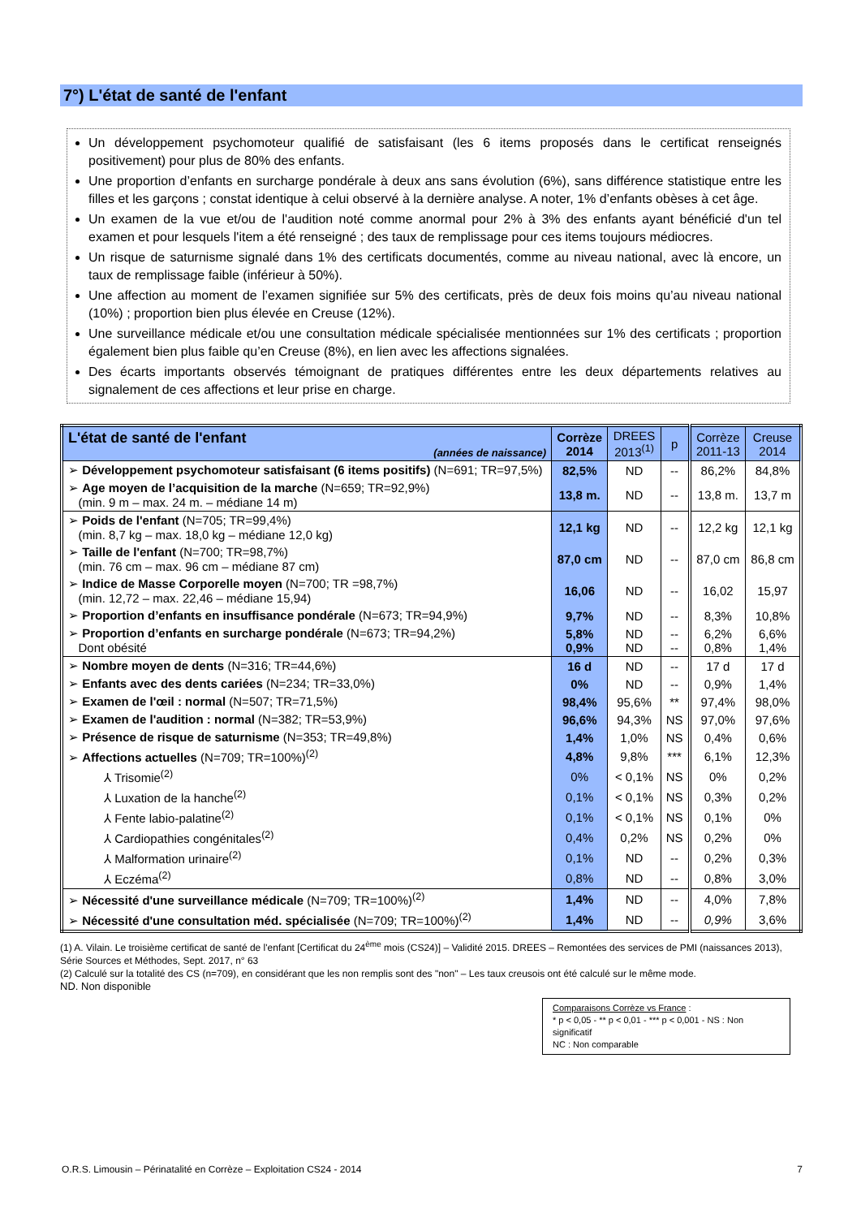7°) L'état de santé de l'enfant
Un développement psychomoteur qualifié de satisfaisant (les 6 items proposés dans le certificat renseignés positivement) pour plus de 80% des enfants.
Une proportion d’enfants en surcharge pondérale à deux ans sans évolution (6%), sans différence statistique entre les filles et les garçons ; constat identique à celui observé à la dernière analyse. A noter, 1% d’enfants obèses à cet âge.
Un examen de la vue et/ou de l'audition noté comme anormal pour 2% à 3% des enfants ayant bénéficié d'un tel examen et pour lesquels l'item a été renseigné ; des taux de remplissage pour ces items toujours médiocres.
Un risque de saturnisme signalé dans 1% des certificats documentés, comme au niveau national, avec là encore, un taux de remplissage faible (inférieur à 50%).
Une affection au moment de l’examen signifiée sur 5% des certificats, près de deux fois moins qu’au niveau national (10%) ; proportion bien plus élevée en Creuse (12%).
Une surveillance médicale et/ou une consultation médicale spécialisée mentionnées sur 1% des certificats ; proportion également bien plus faible qu’en Creuse (8%), en lien avec les affections signalées.
Des écarts importants observés témoignant de pratiques différentes entre les deux départements relatives au signalement de ces affections et leur prise en charge.
| L'état de santé de l'enfant (années de naissance) | Corrèze 2014 | DREES 2013<sup>(1)</sup> | p | Corrèze 2011-13 | Creuse 2014 |
| --- | --- | --- | --- | --- | --- |
| ➢ Développement psychomoteur satisfaisant (6 items positifs) (N=691; TR=97,5%) | 82,5% | ND | -- | 86,2% | 84,8% |
| ➢ Age moyen de l’acquisition de la marche (N=659; TR=92,9%) (min. 9 m – max. 24 m. – médiane 14 m) | 13,8 m. | ND | -- | 13,8 m. | 13,7 m |
| ➢ Poids de l'enfant (N=705; TR=99,4%) (min. 8,7 kg – max. 18,0 kg – médiane 12,0 kg) | 12,1 kg | ND | -- | 12,2 kg | 12,1 kg |
| ➢ Taille de l'enfant (N=700; TR=98,7%) (min. 76 cm – max. 96 cm – médiane 87 cm) | 87,0 cm | ND | -- | 87,0 cm | 86,8 cm |
| ➢ Indice de Masse Corporelle moyen (N=700; TR =98,7%) (min. 12,72 – max. 22,46 – médiane 15,94) | 16,06 | ND | -- | 16,02 | 15,97 |
| ➢ Proportion d’enfants en insuffisance pondérale (N=673; TR=94,9%) | 9,7% | ND | -- | 8,3% | 10,8% |
| ➢ Proportion d’enfants en surcharge pondérale (N=673; TR=94,2%) Dont obésité | 5,8% 0,9% | ND ND | -- -- | 6,2% 0,8% | 6,6% 1,4% |
| ➢ Nombre moyen de dents (N=316; TR=44,6%) | 16 d | ND | -- | 17 d | 17 d |
| ➢ Enfants avec des dents cariées (N=234; TR=33,0%) | 0% | ND | -- | 0,9% | 1,4% |
| ➢ Examen de l'œil : normal (N=507; TR=71,5%) | 98,4% | 95,6% | ** | 97,4% | 98,0% |
| ➢ Examen de l'audition : normal (N=382; TR=53,9%) | 96,6% | 94,3% | NS | 97,0% | 97,6% |
| ➢ Présence de risque de saturnisme (N=353; TR=49,8%) | 1,4% | 1,0% | NS | 0,4% | 0,6% |
| ➢ Affections actuelles (N=709; TR=100%)<sup>(2)</sup> | 4,8% | 9,8% | *** | 6,1% | 12,3% |
| ⅄ Trisomie<sup>(2)</sup> | 0% | < 0,1% | NS | 0% | 0,2% |
| ⅄ Luxation de la hanche<sup>(2)</sup> | 0,1% | < 0,1% | NS | 0,3% | 0,2% |
| ⅄ Fente labio-palatine<sup>(2)</sup> | 0,1% | < 0,1% | NS | 0,1% | 0% |
| ⅄ Cardiopathies congénitales<sup>(2)</sup> | 0,4% | 0,2% | NS | 0,2% | 0% |
| ⅄ Malformation urinaire<sup>(2)</sup> | 0,1% | ND | -- | 0,2% | 0,3% |
| ⅄ Eczéma<sup>(2)</sup> | 0,8% | ND | -- | 0,8% | 3,0% |
| ➢ Nécessité d'une surveillance médicale (N=709; TR=100%)<sup>(2)</sup> | 1,4% | ND | -- | 4,0% | 7,8% |
| ➢ Nécessité d'une consultation méd. spécialisée (N=709; TR=100%)<sup>(2)</sup> | 1,4% | ND | -- | 0,9% | 3,6% |
(1) A. Vilain. Le troisième certificat de santé de l'enfant [Certificat du 24<sup>ème</sup> mois (CS24)] – Validité 2015. DREES – Remontées des services de PMI (naissances 2013), Série Sources et Méthodes, Sept. 2017, n° 63
(2) Calculé sur la totalité des CS (n=709), en considérant que les non remplis sont des "non" – Les taux creusois ont été calculé sur le même mode.
ND. Non disponible
Comparaisons Corrèze vs France :
* p < 0,05 - ** p < 0,01 - *** p < 0,001 - NS : Non significatif
NC : Non comparable
O.R.S. Limousin – Périnatalité en Corrèze – Exploitation CS24 - 2014 7